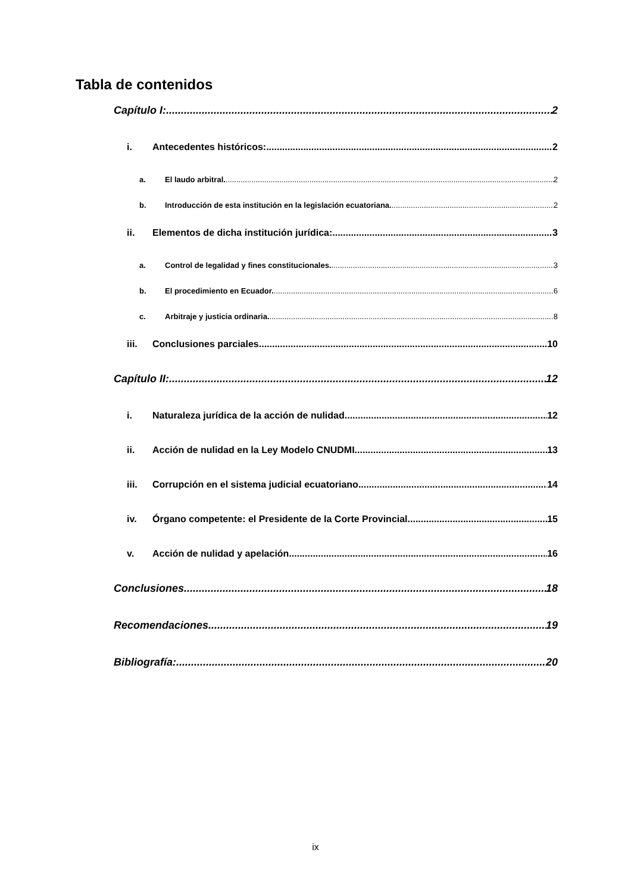Tabla de contenidos
Capítulo I: 2
i. Antecedentes históricos: 2
a. El laudo arbitral. 2
b. Introducción de esta institución en la legislación ecuatoriana. 2
ii. Elementos de dicha institución jurídica: 3
a. Control de legalidad y fines constitucionales. 3
b. El procedimiento en Ecuador. 6
c. Arbitraje y justicia ordinaria. 8
iii. Conclusiones parciales. 10
Capítulo II: 12
i. Naturaleza jurídica de la acción de nulidad 12
ii. Acción de nulidad en la Ley Modelo CNUDMI 13
iii. Corrupción en el sistema judicial ecuatoriano 14
iv. Órgano competente: el Presidente de la Corte Provincial 15
v. Acción de nulidad y apelación 16
Conclusiones 18
Recomendaciones 19
Bibliografía: 20
ix